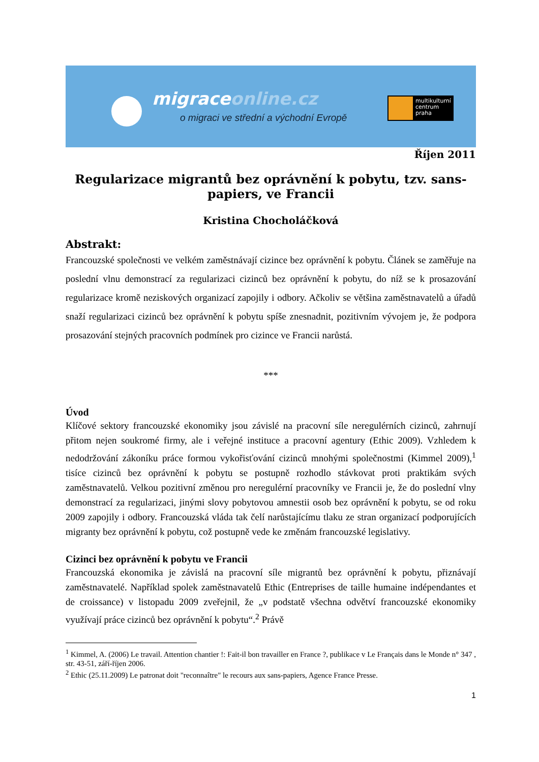migraceonline.cz
o migraci ve střední a východní Evropě
multikulturní
centrum
praha
Říjen 2011
Regularizace migrantů bez oprávnění k pobytu, tzv. sans-papiers, ve Francii
Kristina Chocholáčková
Abstrakt:
Francouzské společnosti ve velkém zaměstnávají cizince bez oprávnění k pobytu. Článek se zaměřuje na poslední vlnu demonstrací za regularizaci cizinců bez oprávnění k pobytu, do níž se k prosazování regularizace kromě neziskových organizací zapojily i odbory. Ačkoliv se většina zaměstnavatelů a úřadů snaží regularizaci cizinců bez oprávnění k pobytu spíše znesnadnit, pozitivním vývojem je, že podpora prosazování stejných pracovních podmínek pro cizince ve Francii narůstá.
***
Úvod
Klíčové sektory francouzské ekonomiky jsou závislé na pracovní síle neregulérních cizinců, zahrnují přitom nejen soukromé firmy, ale i veřejné instituce a pracovní agentury (Ethic 2009). Vzhledem k nedodržování zákoníku práce formou vykořisťování cizinců mnohými společnostmi (Kimmel 2009),<sup>1</sup> tisíce cizinců bez oprávnění k pobytu se postupně rozhodlo stávkovat proti praktikám svých zaměstnavatelů. Velkou pozitivní změnou pro neregulérní pracovníky ve Francii je, že do poslední vlny demonstrací za regularizaci, jinými slovy pobytovou amnestii osob bez oprávnění k pobytu, se od roku 2009 zapojily i odbory. Francouzská vláda tak čelí narůstajícímu tlaku ze stran organizací podporujících migranty bez oprávnění k pobytu, což postupně vede ke změnám francouzské legislativy.
Cizinci bez oprávnění k pobytu ve Francii
Francouzská ekonomika je závislá na pracovní síle migrantů bez oprávnění k pobytu, přiznávají zaměstnavatelé. Například spolek zaměstnavatelů Ethic (Entreprises de taille humaine indépendantes et de croissance) v listopadu 2009 zveřejnil, že „v podstatě všechna odvětví francouzské ekonomiky využívají práce cizinců bez oprávnění k pobytu“.<sup>2</sup> Právě
<sup>1</sup> Kimmel, A. (2006) Le travail. Attention chantier !: Fait-il bon travailler en France ?, publikace v Le Français dans le Monde n° 347 , str. 43-51, září-říjen 2006.
<sup>2</sup> Ethic (25.11.2009) Le patronat doit "reconnaître" le recours aux sans-papiers, Agence France Presse.
1